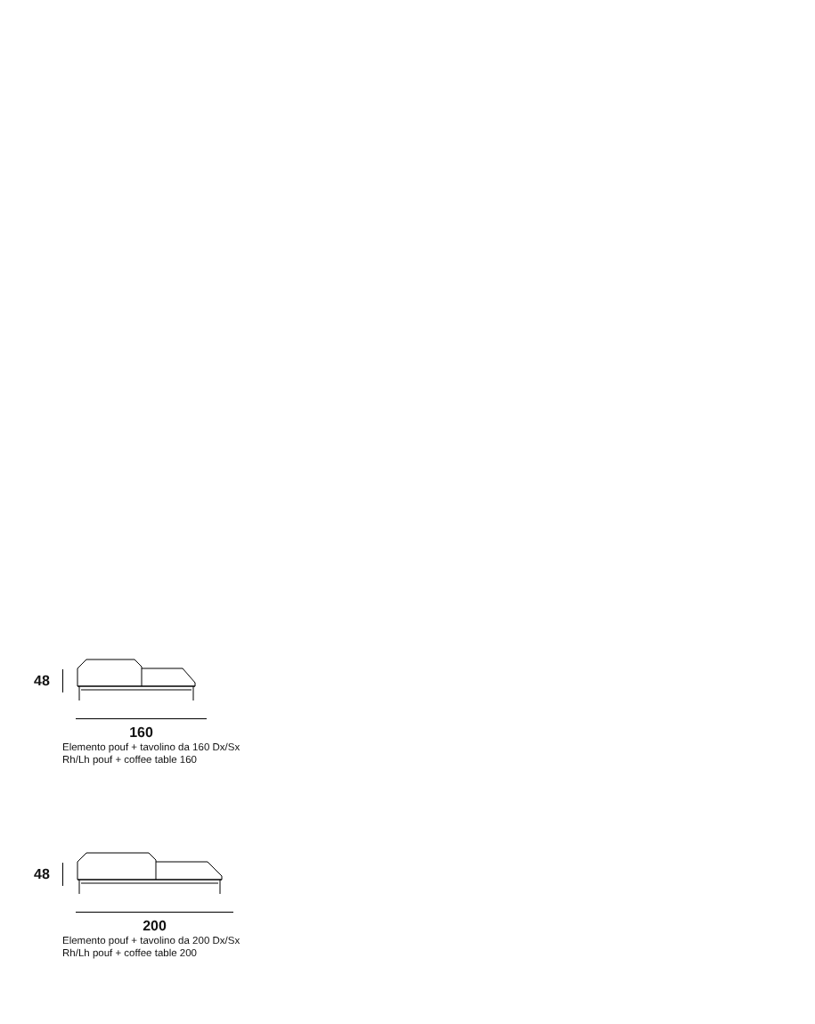48
160
Elemento pouf + tavolino da 160 Dx/Sx
Rh/Lh pouf + coffee table 160
48
200
Elemento pouf + tavolino da 200 Dx/Sx
Rh/Lh pouf + coffee table 200